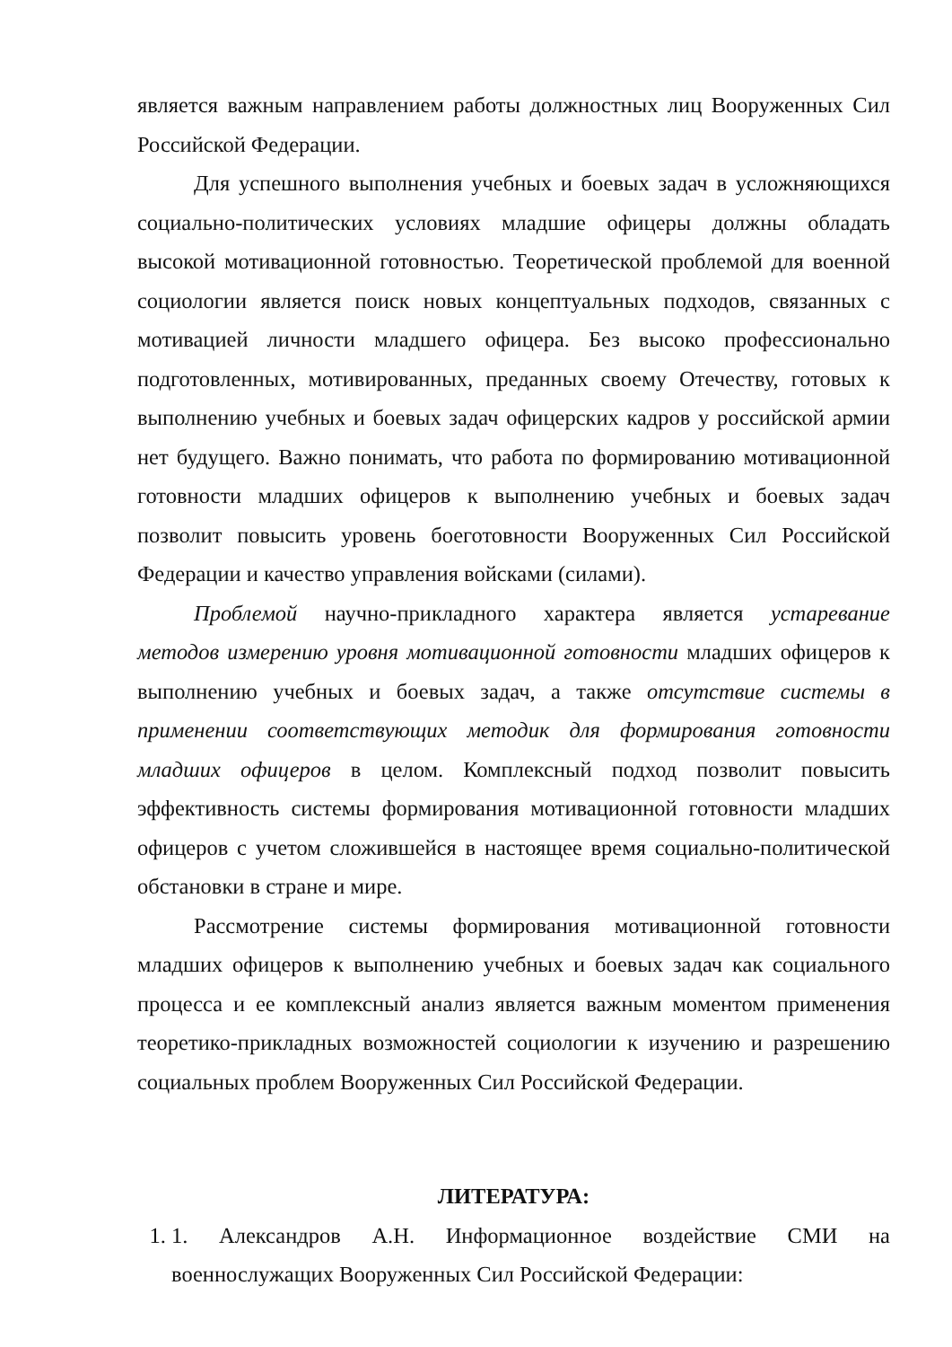является важным направлением работы должностных лиц Вооруженных Сил Российской Федерации.
Для успешного выполнения учебных и боевых задач в усложняющихся социально-политических условиях младшие офицеры должны обладать высокой мотивационной готовностью. Теоретической проблемой для военной социологии является поиск новых концептуальных подходов, связанных с мотивацией личности младшего офицера. Без высоко профессионально подготовленных, мотивированных, преданных своему Отечеству, готовых к выполнению учебных и боевых задач офицерских кадров у российской армии нет будущего. Важно понимать, что работа по формированию мотивационной готовности младших офицеров к выполнению учебных и боевых задач позволит повысить уровень боеготовности Вооруженных Сил Российской Федерации и качество управления войсками (силами).
Проблемой научно-прикладного характера является устаревание методов измерению уровня мотивационной готовности младших офицеров к выполнению учебных и боевых задач, а также отсутствие системы в применении соответствующих методик для формирования готовности младших офицеров в целом. Комплексный подход позволит повысить эффективность системы формирования мотивационной готовности младших офицеров с учетом сложившейся в настоящее время социально-политической обстановки в стране и мире.
Рассмотрение системы формирования мотивационной готовности младших офицеров к выполнению учебных и боевых задач как социального процесса и ее комплексный анализ является важным моментом применения теоретико-прикладных возможностей социологии к изучению и разрешению социальных проблем Вооруженных Сил Российской Федерации.
ЛИТЕРАТУРА:
1. 1. Александров А.Н. Информационное воздействие СМИ на военнослужащих Вооруженных Сил Российской Федерации: